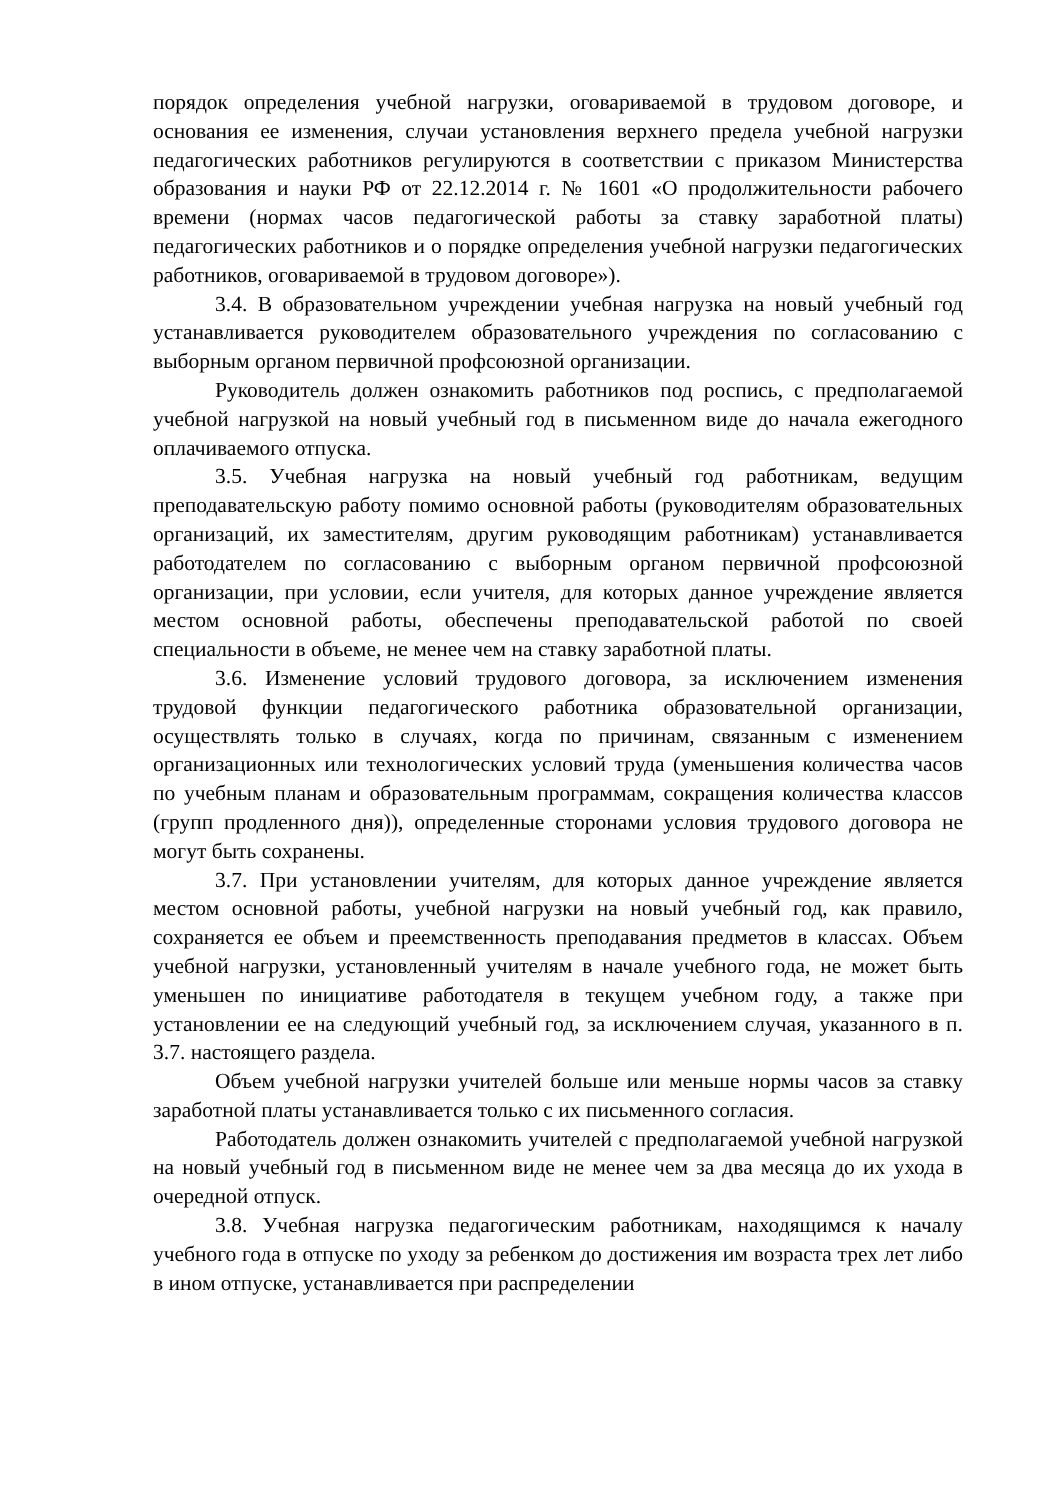порядок определения учебной нагрузки, оговариваемой в трудовом договоре, и основания ее изменения, случаи установления верхнего предела учебной нагрузки педагогических работников регулируются в соответствии с приказом Министерства образования и науки РФ от 22.12.2014 г. № 1601 «О продолжительности рабочего времени (нормах часов педагогической работы за ставку заработной платы) педагогических работников и о порядке определения учебной нагрузки педагогических работников, оговариваемой в трудовом договоре»).
3.4. В образовательном учреждении учебная нагрузка на новый учебный год устанавливается руководителем образовательного учреждения по согласованию с выборным органом первичной профсоюзной организации.
Руководитель должен ознакомить работников под роспись, с предполагаемой учебной нагрузкой на новый учебный год в письменном виде до начала ежегодного оплачиваемого отпуска.
3.5. Учебная нагрузка на новый учебный год работникам, ведущим преподавательскую работу помимо основной работы (руководителям образовательных организаций, их заместителям, другим руководящим работникам) устанавливается работодателем по согласованию с выборным органом первичной профсоюзной организации, при условии, если учителя, для которых данное учреждение является местом основной работы, обеспечены преподавательской работой по своей специальности в объеме, не менее чем на ставку заработной платы.
3.6. Изменение условий трудового договора, за исключением изменения трудовой функции педагогического работника образовательной организации, осуществлять только в случаях, когда по причинам, связанным с изменением организационных или технологических условий труда (уменьшения количества часов по учебным планам и образовательным программам, сокращения количества классов (групп продленного дня)), определенные сторонами условия трудового договора не могут быть сохранены.
3.7. При установлении учителям, для которых данное учреждение является местом основной работы, учебной нагрузки на новый учебный год, как правило, сохраняется ее объем и преемственность преподавания предметов в классах. Объем учебной нагрузки, установленный учителям в начале учебного года, не может быть уменьшен по инициативе работодателя в текущем учебном году, а также при установлении ее на следующий учебный год, за исключением случая, указанного в п. 3.7. настоящего раздела.
Объем учебной нагрузки учителей больше или меньше нормы часов за ставку заработной платы устанавливается только с их письменного согласия.
Работодатель должен ознакомить учителей с предполагаемой учебной нагрузкой на новый учебный год в письменном виде не менее чем за два месяца до их ухода в очередной отпуск.
3.8. Учебная нагрузка педагогическим работникам, находящимся к началу учебного года в отпуске по уходу за ребенком до достижения им возраста трех лет либо в ином отпуске, устанавливается при распределении